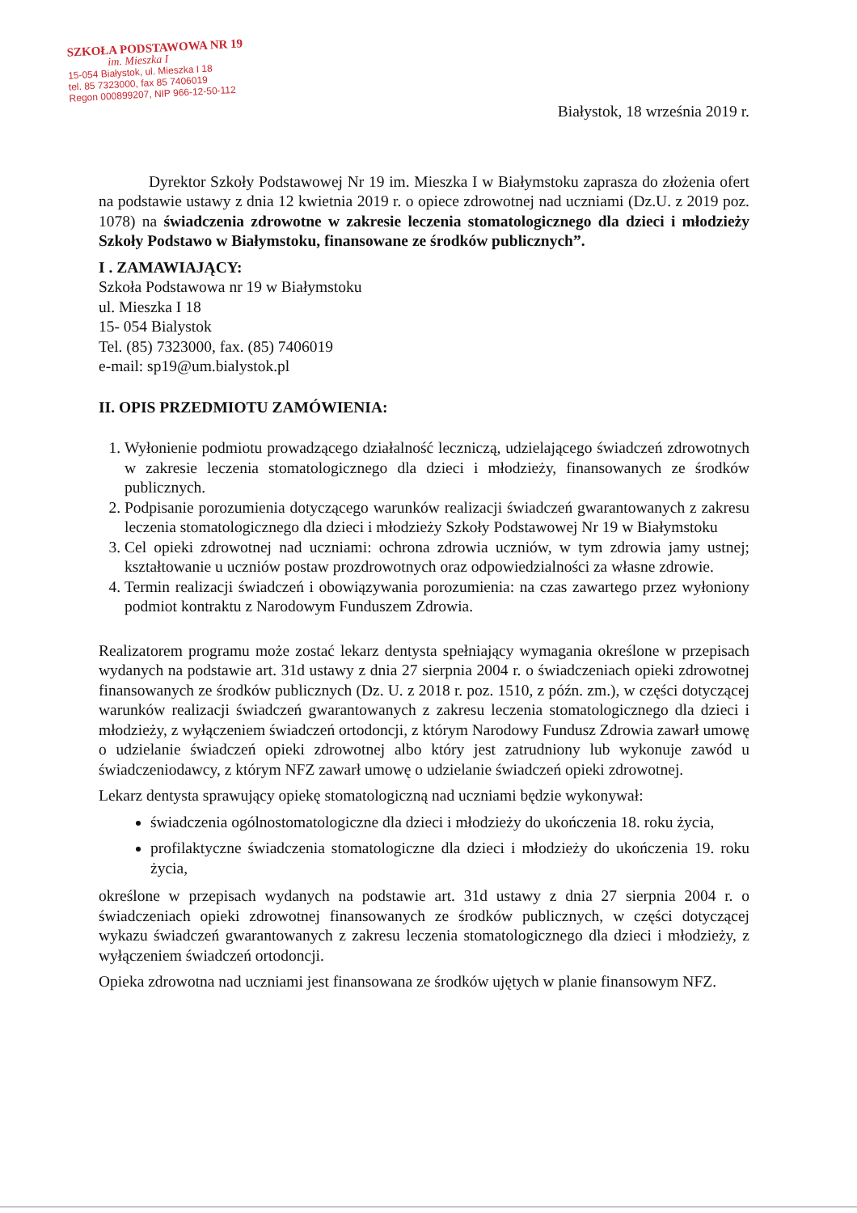SZKOŁA PODSTAWOWA NR 19
im. Mieszka I
15-054 Białystok, ul. Mieszka I 18
tel. 85 7323000, fax 85 7406019
Regon 000899207, NIP 966-12-50-112
Białystok, 18 września 2019 r.
Dyrektor Szkoły Podstawowej Nr 19 im. Mieszka I w Białymstoku zaprasza do złożenia ofert na podstawie ustawy z dnia 12 kwietnia 2019 r. o opiece zdrowotnej nad uczniami (Dz.U. z 2019 poz. 1078) na świadczenia zdrowotne w zakresie leczenia stomatologicznego dla dzieci i młodzieży Szkoły Podstawo w Białymstoku, finansowane ze środków publicznych”.
I . ZAMAWIAJĄCY:
Szkoła Podstawowa nr 19 w Białymstoku
ul. Mieszka I 18
15- 054 Bialystok
Tel. (85) 7323000, fax. (85) 7406019
e-mail: sp19@um.bialystok.pl
II. OPIS PRZEDMIOTU ZAMÓWIENIA:
1. Wyłonienie podmiotu prowadzącego działalność leczniczą, udzielającego świadczeń zdrowotnych w zakresie leczenia stomatologicznego dla dzieci i młodzieży, finansowanych ze środków publicznych.
2. Podpisanie porozumienia dotyczącego warunków realizacji świadczeń gwarantowanych z zakresu leczenia stomatologicznego dla dzieci i młodzieży Szkoły Podstawowej Nr 19 w Białymstoku
3. Cel opieki zdrowotnej nad uczniami: ochrona zdrowia uczniów, w tym zdrowia jamy ustnej; kształtowanie u uczniów postaw prozdrowotnych oraz odpowiedzialności za własne zdrowie.
4. Termin realizacji świadczeń i obowiązywania porozumienia: na czas zawartego przez wyłoniony podmiot kontraktu z Narodowym Funduszem Zdrowia.
Realizatorem programu może zostać lekarz dentysta spełniający wymagania określone w przepisach wydanych na podstawie art. 31d ustawy z dnia 27 sierpnia 2004 r. o świadczeniach opieki zdrowotnej finansowanych ze środków publicznych (Dz. U. z 2018 r. poz. 1510, z późn. zm.), w części dotyczącej warunków realizacji świadczeń gwarantowanych z zakresu leczenia stomatologicznego dla dzieci i młodzieży, z wyłączeniem świadczeń ortodoncji, z którym Narodowy Fundusz Zdrowia zawarł umowę o udzielanie świadczeń opieki zdrowotnej albo który jest zatrudniony lub wykonuje zawód u świadczeniodawcy, z którym NFZ zawarł umowę o udzielanie świadczeń opieki zdrowotnej.
Lekarz dentysta sprawujący opiekę stomatologiczną nad uczniami będzie wykonywał:
świadczenia ogólnostomatologiczne dla dzieci i młodzieży do ukończenia 18. roku życia,
profilaktyczne świadczenia stomatologiczne dla dzieci i młodzieży do ukończenia 19. roku życia,
określone w przepisach wydanych na podstawie art. 31d ustawy z dnia 27 sierpnia 2004 r. o świadczeniach opieki zdrowotnej finansowanych ze środków publicznych, w części dotyczącej wykazu świadczeń gwarantowanych z zakresu leczenia stomatologicznego dla dzieci i młodzieży, z wyłączeniem świadczeń ortodoncji.
Opieka zdrowotna nad uczniami jest finansowana ze środków ujętych w planie finansowym NFZ.